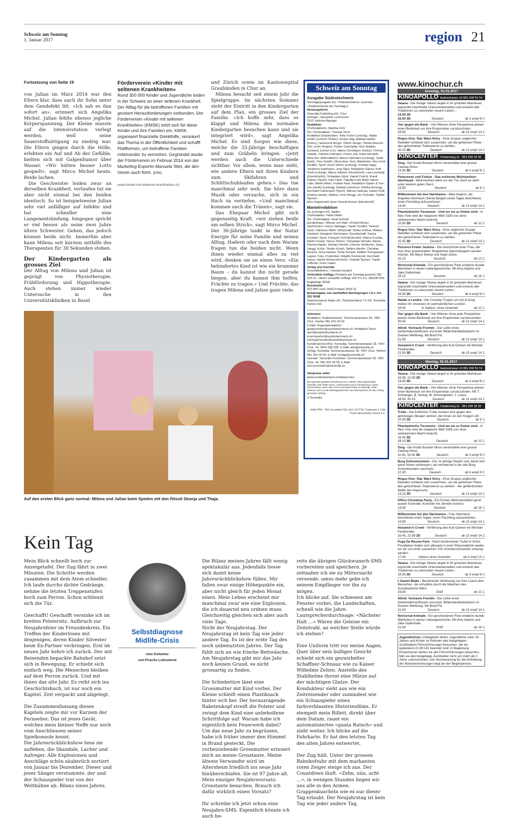Schweiz am Sonntag
1. Januar 2017
region 21
Fortsetzung von Seite 19
von Julian im März 2014 war den Eltern klar, dass auch ihr Sohn unter dem Gendefekt litt. «Ich sah es ihm sofort an», erinnert sich Angelika Michel. Julian fehlte ebenso jegliche Körperspannung. Der Kleine musste auf die Intensivstation verlegt werden, weil seine Sauerstoffsättigung zu niedrig war. Die Eltern gingen durch die Hölle, erlebten ein Auf und Ab der Gefühle, hielten sich mit Galgenhumor über Wasser. «Wir hätten besser Lotto gespielt», sagt Mirco Michel heute. Beide lachen.
Die Geschwister leiden zwar an derselben Krankheit, verlaufen tut sie aber nicht einmal bei den beiden identisch. So ist beispielsweise Julian sehr viel anfälliger auf Infekte und hat schneller eine Lungenentzündung, hingegen spricht er viel besser als seine zwei Jahre ältere Schwester. Gehen, das jedoch können beide nicht. Immerhin aber kann Milena seit kurzem mithilfe des Therapeuten für 30 Sekunden stehen.
Der Kindergarten als grosses Ziel
Der Alltag von Milena und Julian ist geprägt von Physiotherapie, Frühförderung und Hippotherapie. Auch stehen immer wieder Untersuche in den Universitätskliniken in Basel
Förderverein «Kinder mit seltenen Krankheiten»
Rund 350 000 Kinder und Jugendliche leiden in der Schweiz an einer seltenen Krankheit. Der Alltag für die betroffenen Familien mit grossen Herausforderungen verbunden. Der Förderverein «Kinder mit seltenen Krankheiten» (KMSK) setzt sich für diese Kinder und ihre Familien ein. KMSK organisiert finanzielle Direkthilfe, verankert das Thema in der Öffentlichkeit und schafft Plattformen, um betroffene Familien miteinander zu vernetzen. Gegründet wurde der Förderverein im Februar 2014 von der Marketing-Expertin Manuela Stier, die den Verein auch führt. (DNI)
www.kinder-mit-seltenen-krankheiten.ch
und Zürich sowie im Kantonsspital Graubünden in Chur an.
Milena besucht seit einem Jahr die Spielgruppe. Im nächsten Sommer steht der Eintritt in den Kindergarten auf dem Plan, ein grosses Ziel der Familie. «Ich hoffe sehr, dass es klappt und Milena den normalen Kindergarten besuchen kann und sie integriert wird», sagt Angelika Michel. Es sind Sorgen wie diese, welche die 33-Jährige beschäftigen und zum Grübeln bringen. «Jetzt werden auch die Unterschiede sichtbar. Vor allem, wenn man sieht, wie andere Eltern mit ihren Kindern zum Skifahren und Schlittschuhlaufen gehen.» Das tue manchmal sehr weh. Sie höre dann Musik oder versuche, sich in ein Buch zu vertiefen. «Und manchmal kommen auch die Tränen», sagt sie.
Das Ehepaar Michel gibt sich gegenseitig Kraft, «wir ziehen beide am selben Strick», sagt Mirco Michel. Der 36-Jährige tankt in der Natur Energie für seine Familie und seinen Alltag. Hadern oder nach dem Warum fragen tun die beiden nicht. Wenn ihnen wieder einmal alles zu viel wird, denken sie an einen Vers: «Ein behindertes Kind ist wie ein krummer Baum – du kannst ihn nicht gerade biegen, aber du kannst ihm helfen, Früchte zu tragen.» Und Früchte, das tragen Milena und Julian ganz viele.
Auf den ersten Blick ganz normal: Milena und Julian beim Spielen mit den Rössli Skonja und Thaja.
Schweiz am Sonntag
Ausgabe Südostschweiz
Sonntagsausgabe der «Südostschweiz» (vormals «Südostschweiz am Sonntag»)
Herausgeberin
Somedia Publishing AG, Chur
Verleger: Hanspeter Lebrument
CEO: Andrea Masüger
Redaktion
Chefredaktorin: Martina Fehr
Stv. Chefredaktor: Thomas Senn
Redaktion Graubünden: Reto Furter (Leitung), Nadia Kohler (Leiterin Online), Denise Alig, Mathias Balzer (Kultur), Hansruedi Berger, Olivier Berger, Stefan Bisculm (Stv. Leiter Region), Pieder Caminada, Gion Mattias Durband, Denise Erni, Valerio Gerstlauer (Kultur), Pierina Hassler, Fadrina Hofmann, Petra Luck, Dario Morandi, Béla Zier; Bildredaktion: Marco Hartmann (Leitung), Yanik Bürkli, Theo Gstöhl, Olivia Item; Red. Mitarbeiter: Rico Kehl (Grafik); Sport: René Weber (Leitung), Kristian Kapp, Johannes Kaufmann, Jürg Sigel; Redaktion Glarus: Rolf Hösli (Leitung), Marco Häusler (Dienstchef), Lisa Leonardy (Dienstchefin), Sebastian Dürst, Daniel Fischli, Ruedi Gubser (Sport), Paul Hösli, Claudia Kock Marti, Marco Lüthi, Martin Meier, Fridolin Rast; Redaktion Gaster & See: Urs Zweifel (Leitung), Roland Lieberherr (Stellvertretung), Bernhard Camenisch (Sport), Milena Caderas, Daniel Graf, Kristina Ivancic, Markus Timo Rüegg, Urs Schnider, Sybille Speiser;
Büro Rapperswil-Jona: Pascal Büsser (Dienstchef)
Mantelredaktion
AZ Zeitungen AG, Baden
Chefredaktor: Patrik Müller
Stv. Chefredaktor: Beat Schmid
Bundeshaus: Othmar von Matt, Christof Moser; Nachrichten: Henry Habegger, Sarah Serafini, Yannick Nock, Fabienne Riklin; Wirtschaft: Stefan Ehrbar, Niklaus Vontobel, Benjamin Weinmann; Gesellschaft: Sacha Ercolani; Sport: François Schmid-Bechtel, Marcel Kuchta, Martin Probst, Simon Steiner, Sebastian Wendel, Rainer Sommerhalder, Michael Wehrle, Etienne Wuillemin, Klaus Zaugg; Kultur: Stefan Künzli, Sabine Altorfer, Christian Berzins, Anna Kardos, Silvia Schaub, Raffael Schuppisser; Layout, Foto, Produktion: Brigitte Gschwend, Bernhard Vesco, Daniel Weissenbrunner, Chantal Speiser, Sarah Loffredo, Peter Fasler
Verlag und Inserate
Geschäftsführer: Thomas Kundert
Verbreitete Auflage (Schweiz am Sonntag gesamt) 182 316 Ex., davon verkaufte Auflage 166 371 Ex. (WEMF/SW-beglaubigt, 2016)
Reichweite
333 000 Leser (MACH-Basic 2016-2)
Bekanntgabe von namhaften Beteiligungen i.S.v. Art. 322 StGB
Südostschweiz Radio AG, Südostschweiz TV AG, Somedia Partner AG
Adressen
Redaktion: Südostschweiz, Sommeraustrasse 32, 7007 Chur, Telefon 081 255 50 50
E-Mail: Regionalredaktion: graubuenden@suedostschweiz.ch; Redaktion Sport: sport@suedostschweiz.ch; leserreporter@suedostschweiz.ch; meinegemeinde@suedostschweiz.ch
Kundenservice/Abo: Somedia, Sommeraustrasse 32, 7007 Chur, Tel. 0844 226 226, E-Mail: abo@somedia.ch
Verlag: Somedia, Sommeraustrasse 32, 7007 Chur, Telefon 081 255 50 50, E-Mail: verlag@somedia.ch
Inserate: Somedia Promotion, Sommeraustrasse 32, 7007 Chur, Tel. 081 255 58 58, E-Mail: chur.promotion@somedia.ch
Abopreise unter
www.suedostschweiz.ch/aboservice
Die irgendwie geartete Verwertung von in diesem Titel abgedruckten Inseraten oder Teilen davon, insbesondere durch Einspeisung in einen Online-Dienst, durch dazu nicht autorisierte Dritte ist untersagt. Jeder Verstoss wird von der Werbegesellschaft nach Rücksprache mit dem Verlag gerichtlich verfolgt
© Somedia
WAN IFRA · FSC Accredited FSC-ACC-022 FSC Trademark © 1996 Forest Stewardship Council A.C.
Kein Tag
Mein Blick schnellt hoch zur Anzeigetafel. Der Zug fährt in zwei Minuten. Die Schritte werden zusammen mit dem Atem schneller. Ich laufe durchs dichte Gedränge, nehme die letzten Treppenstufen hoch zum Perron. Schon schliesst sich die Tür.
Geschafft! Geschafft versinke ich im breiten Polstersitz. Aufbruch zur Neujahrsfeier im Freundeskreis. Ein Treffen der Kinderlosen mit denjenigen, deren Kinder Silvester beim Ex-Partner verbringen. Erst im neuen Jahr kehre ich zurück. Der mit Reisenden bepackte Bahnhof setzt sich in Bewegung. Er schiebt sich einfach weg. Die Menschen bleiben auf dem Perron zurück. Und mit ihnen das alte Jahr. Es reiht sich ins Geschichtsbuch, ist nur noch ein Kapitel. Zeit verpackt und abgelegt.
Die Zusammenfassung dieses Kapitels zeigte mir vor Kurzem der Fernseher. Das ist jenes Gerät, welches mein kleiner Neffe nur noch vom Anschliessen seiner Spielkonsole kennt.
Die Jahresrückblickshow liess sie aufleben, die Skandale, Lacher und Aufreger. Alle Explosionen und Anschläge schön säuberlich sortiert von Januar bis Dezember. Dieser und jener Sänger verstummte, der und der Schauspieler trat von der Weltbühne ab. Bilanz eines Jahres.
Selbstdiagnose
Midlife-Crisis
eine Kolumne
von Pesche Lebrument
Die Bilanz meines Jahres fällt wenig spektakulär aus. Jedenfalls liesse sich damit keine Jahresrückblickshow füllen. Mir fallen zwar einige Höhepunkte ein, aber nicht gleich für jeden Monat einen. Mein Leben erscheint mir manchmal zwar wie eine Explosion, die ich dauernd neu ordnen muss. Gleichzeitig gleichen sich aber auch viele Tage.
Nicht der Neujahrstag. Der Neujahrstag ist kein Tag wie jeder andere Tag. Es ist der erste Tag des noch unbenutzten Jahres. Der Tag fühlt sich an wie frische Bettwäsche. Am Neujahrstag gibt mir das Jahr noch keinen Grund, es nicht grossartig zu finden.
Die Schiebetüre lässt eine Grossmutter mit Kind vorbei. Der Kleine schleift einen Plastiksack hinter sich her. Der herausragende Raketenkopf streift die Polster und zwingt dem Kind eine unbeholfene Schrittfolge auf. Warum habe ich eigentlich kein Feuerwerk dabei? Um das neue Jahr zu begrüssen, habe ich früher immer den Himmel in Brand gesteckt. Die vorbeiziehende Grossmutter erinnert mich an meine Grosstante. Meine älteste Verwandte wird im Altersheim friedlich ins neue Jahr hinüberschlafen. Sie ist 97 Jahre alt. Mein einziger Neujahrsvorsatz: Grosstante besuchen. Brauch ich dafür wirklich einen Vorsatz?
Ihr schreibe ich jetzt schon eine Neujahrs-SMS. Eigentlich könnte ich auch be-
reits die übrigen Glückwunsch-SMS vorbereiten und speichern. Je zeitnaher ich sie zu Mitternacht versende, umso mehr gebe ich seinem Empfänger vor ihn zu mögen.
Ich blicke auf. Sie schiessen am Fenster vorbei, die Landschaften, schnell wie die Jahre. Lautsprecherdurchsage: «Nächster Halt …» Wären die Geleise ein Zeitstrahl, an welcher Stelle würde ich stehen?
Eine Uniform tritt vor meine Augen. Quer über sein bulliges Gesicht schiebt sich ein gezwirbelter Schaffner-Schnauz wie zu Kaiser Wilhelms Zeiten. Anstelle des Stahlhelms thront eine Mütze auf der mächtigen Glatze. Der Kondukteur sieht aus wie ein Zeitreisender oder zumindest wie ein Schauspieler eines farbverblassten Historienfilms. Er stempelt mein Billett, direkt über dem Datum, raunt ein automatisiertes «guata Rutsch» und zieht weiter. Ich blicke auf die Fahrkarte. Er hat den letzten Tag des alten Jahres entwertet.
Der Zug hält. Unter der grossen Bahnhofsuhr mit dem markanten roten Zeiger steige ich aus. Der Countdown läuft. «Zehn, nün, acht …», in wenigen Stunden liegen wir uns alle in den Armen. Gruppenkuscheln wie es nur dieser Tag erlaubt. Der Neujahrstag ist kein Tag wie jeder andere Tag.
www.kinochur.ch
Sonntag, 01.01.2017
KINOAPOLLO Badusstrasse 10 081 258 34 34
Vaiana - Die mutige Vaiana segelt in ihr grösstes Abenteuer, ergründet traumhafte Unterwasserwelten und erweckt alte Traditionen zu unerwartet neuem Leben…
13.00 2D
15.30 3D Deutsch ab 6 empf 8 J.
Vier gegen die Bank - Vier Männer ohne Perspektive planen einen Bankraub um ihre Ersparnisse zurückzuholen.
18.00 Deutsch ab 12 empf 14 J.
Rogue One: Star Wars Story - Eine Gruppe ungleicher Rebellen schliesst sich zusammen, um die geheimen Pläne des gefürchteten Todessterns zu stehlen.
20.15 3D Deutsch ab 12 empf 14 J.
KINOCENTER Theaterweg 11 · 081 258 32 32
Sing - Der Koala Booster Moon veranstaltet eine grosse Casting-Show.
13.30 2D Deutsch ab 6 empf 8 J.
Pettersson und Findus - Das schönste Weihnachten überhaupt - Weihnachten steht vor der Tür, doch es steht unter keinem guten Stern.
13.30 Deutsch ab 6 J.
Willkommen bei den Hartmanns - Alles beginnt, als Angelika Hartmann (Senta Berger) eines Tages beschliesst, einen Flüchtling aufzunehmen.
13.45 Deutsch ab 12 empf 14 J.
Phantastische Tierwesen - Und wo sie zu finden sind - In New York wird die magische Welt 1926 von einer unbekannten Macht bedroht.
15.30 2D Deutsch ab 12 J.
Rogue One: Star Wars Story - Eine ungleiche Gruppe Rebellen schliesst sich zusammen, um die geheimen Pläne des gefürchteten Todessterns zu stehlen.
15.45 3D Deutsch ab 12 empf 14 J.
Florence Foster Jenkins - Die Geschichte einer Frau, die trotz ihrer grauenhaften Singstimme Opernsängerin werden möchte. Mit Maryl Streep und Hugh Grant.
16.15 Deutsch ab 12 J.
Nocturnal Animals - Ein geschiedenes Paar entdeckt dunkle Warheiten in seiner Liebesgeschichte. Mit Amy Adams und Jake Gyllenhaal.
18.15 Deutsch ab 16 J.
Vaiana - Die mutige Vaiana segelt in ihr grösstes Abenteuer, ergründet traumhafte Unterwasserwelten und erweckt alte Traditionen zu unerwartet neuem Leben…
18.30 2D Deutsch ab 6 empf 8 J.
Natale a Londra - Die Comedy-Truppe um Lilo & Greg treiben ihr Unwesen im weihnächtlichen London.
18.45 In Italiano, ohne Untertitel ab 12 J.
Vier gegen die Bank - Vier Männer ohne jede Perspektive planen einen Bankraub um ihre Ersparnisse zurückzuholen.
20.45 Deutsch ab 12 empf 14 J.
Allied: Vertraute Fremde - Die Liebe eines Geheimdienstoffiziers und einer Widerstandskämpferin im Zweiten Weltkrieg. Mit Brad Pitt.
21.00 Deutsch ab 12 empf 14 J.
Assassin's Creed - Verfilmung des Kult-Games mit Michael Fassbender.
21.00 3D Deutsch ab 12 empf 14 J.
Montag, 02.01.2017
KINOAPOLLO Badusstrasse 10 081 258 34 34
Vaiana - Die mutige Vaiana segelt in ihr grösstes Abenteuer.
10.30, 15.30 2D
13.00 3D Deutsch ab 6 empf 8 J.
Vier gegen die Bank - Vier Männer ohne Perspektive planen einen Bankraub um ihre Ersparnisse zurückzuholen. Mit T. Schweiger, B. Herbig, M. Schweighöfer, J. Livers.
18.00, 20.15 Deutsch ab 12 empf 14 J.
KINOCENTER Theaterweg 11 · 081 258 32 32
Trolls - Die fröhlichen Trolls müssen sich gegen den gefrässigen Bergen wehren, der ihnen an den Kragen will.
10.30 2D Deutsch ab 6 J.
Phantastische Tierwesen - Und wo sie zu finden sind - In New York wird die magische Welt 1926 von einer unbekannten Macht bedroht.
10.45 2D
18.15 3D Deutsch ab 12 J.
Sing - Der Koala Booster Moon veranstaltet eine grosse Casting-Show.
11.00, 16.00 2D Deutsch ab 6 empf 8 J.
Burg Schreckenstein - Der 11-jährige Stephn soll, damit sich seine Noten verbessern, auf einInternat in die alte Burg Schreckenstein wechseln.
12.30 Deutsch ab 6 empf 8 J.
Rogue One: Star Wars Story - Eine Gruppe ungleicher Rebellen schliesst sich zusammen, um die geheimen Pläne des gefürchteten Todessterns zu stehlen - der gefährlichsten Waffe des Imperiums.
13.15 2D Deutsch ab 12 empf 14 J.
Office Christmas Party - Ein Firmen-Weihnachtsfest gerät ausser Kontrolle. Komödie mit Jennifer Aniston.
13.30 Deutsch ab 16 J.
Willkommen bei den Hartmanns - Frau Hartmann beschliesst eines Tages, einen Flüchtling aufzunehmen.
14.30 Deutsch ab 12 empf 14 J.
Assassin's Creed - Verfilmung des Kult-Games mit Michael Fassbender.
15.45, 21.00 2D Deutsch ab 12 empf 14 J.
Fuga Da Reuma Park - Nach haufenweise Trubel in ihrem Privatleben finden sich allesamt in einer Rheumaklinik wieder, wo sie von einer russischen XXL-Krankenschwester umsorgt werden.
17.00 Italiano ohne Untertitel ab 6 empf 10 J.
Vaiana - Die mutige Vaiana segelt in ihr grösstes Abenteuer, ergründet traumhafte Unterwasserwelten und erweckt alte Traditionen zu unerwartet neuem Leben…
18.30 2D Deutsch ab 6 empf 8 J.
I, Daniel Blake - Berührende Verfilmung von Ken Loach über Menschen, die schuldlos durch die Maschen des Sozialsystems fallen.
19.00 E/d/f ab 12 J.
Allied: Vertraute Fremde - Die Liebe eines Geheimdienstoffiziers und einer Widerstandskämpferin im Zweiten Weltkrieg. Mit Brad Pitt.
21.00 Deutsch ab 12 empf 14 J.
Nocturnal Animals - Ein geschiedenes Paar entdeckt dunkle Warheiten in seiner Liebesgeschichte. Mit Amy Adams und Jake Gyllenhaal.
21.00 E/d/f ab 16 J.
Jugendschutz: Unbegleitet dürfen Jugendliche unter 16 Jahren und Kinder im Rahmen des festgelegten Zutrittsalters Filmvorführungen besuchen, die bis spätestens 21.00 Uhr beendet sind. In Begleitung Erwachsener dürfen sie alle Filmvorführungen besuchen, falls sie das festgelegte Zutrittsalter nicht um mehr als 2 Jahre unterschreiten. Die Verantwortung für die Einhaltung der Altersbestimmungen liegt bei der Begleitperson.